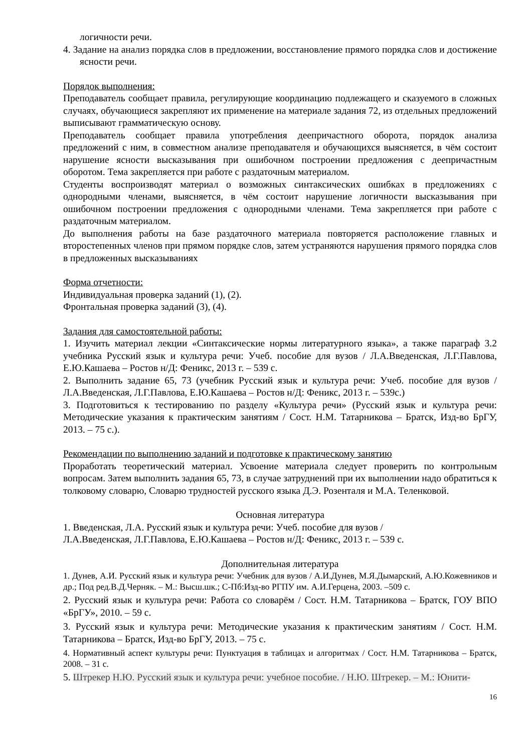логичности речи.
4. Задание на анализ порядка слов в предложении, восстановление прямого порядка слов и достижение ясности речи.
Порядок выполнения:
Преподаватель сообщает правила, регулирующие координацию подлежащего и сказуемого в сложных случаях, обучающиеся закрепляют их применение на материале задания 72, из отдельных предложений выписывают грамматическую основу.
Преподаватель сообщает правила употребления деепричастного оборота, порядок анализа предложений с ним, в совместном анализе преподавателя и обучающихся выясняется, в чём состоит нарушение ясности высказывания при ошибочном построении предложения с деепричастным оборотом. Тема закрепляется при работе с раздаточным материалом.
Студенты воспроизводят материал о возможных синтаксических ошибках в предложениях с однородными членами, выясняется, в чём состоит нарушение логичности высказывания при ошибочном построении предложения с однородными членами. Тема закрепляется при работе с раздаточным материалом.
До выполнения работы на базе раздаточного материала повторяется расположение главных и второстепенных членов при прямом порядке слов, затем устраняются нарушения прямого порядка слов в предложенных высказываниях
Форма отчетности:
Индивидуальная проверка заданий (1), (2).
Фронтальная проверка заданий (3), (4).
Задания для самостоятельной работы:
1. Изучить материал лекции «Синтаксические нормы литературного языка», а также параграф 3.2 учебника Русский язык и культура речи: Учеб. пособие для вузов / Л.А.Введенская, Л.Г.Павлова, Е.Ю.Кашаева – Ростов н/Д: Феникс, 2013 г. – 539 с.
2. Выполнить задание 65, 73 (учебник Русский язык и культура речи: Учеб. пособие для вузов / Л.А.Введенская, Л.Г.Павлова, Е.Ю.Кашаева – Ростов н/Д: Феникс, 2013 г. – 539с.)
3. Подготовиться к тестированию по разделу «Культура речи» (Русский язык и культура речи: Методические указания к практическим занятиям / Сост. Н.М. Татарникова – Братск, Изд-во БрГУ, 2013. – 75 с.).
Рекомендации по выполнению заданий и подготовке к практическому занятию
Проработать теоретический материал. Усвоение материала следует проверить по контрольным вопросам. Затем выполнить задания 65, 73, в случае затруднений при их выполнении надо обратиться к толковому словарю, Словарю трудностей русского языка Д.Э. Розенталя и М.А. Теленковой.
Основная литература
1. Введенская, Л.А. Русский язык и культура речи: Учеб. пособие для вузов /
Л.А.Введенская, Л.Г.Павлова, Е.Ю.Кашаева – Ростов н/Д: Феникс, 2013 г. – 539 с.
Дополнительная литература
1. Дунев, А.И. Русский язык и культура речи: Учебник для вузов / А.И.Дунев, М.Я.Дымарский, А.Ю.Кожевников и др.; Под ред.В.Д.Черняк. – М.: Высш.шк.; С-Пб:Изд-во РГПУ им. А.И.Герцена, 2003. –509 с.
2. Русский язык и культура речи: Работа со словарём / Сост. Н.М. Татарникова – Братск, ГОУ ВПО «БрГУ», 2010. – 59 с.
3. Русский язык и культура речи: Методические указания к практическим занятиям / Сост. Н.М. Татарникова – Братск, Изд-во БрГУ, 2013. – 75 с.
4. Нормативный аспект культуры речи: Пунктуация в таблицах и алгоритмах / Сост. Н.М. Татарникова – Братск, 2008. – 31 с.
5. Штрекер Н.Ю. Русский язык и культура речи: учебное пособие. / Н.Ю. Штрекер. – М.: Юнити-
16